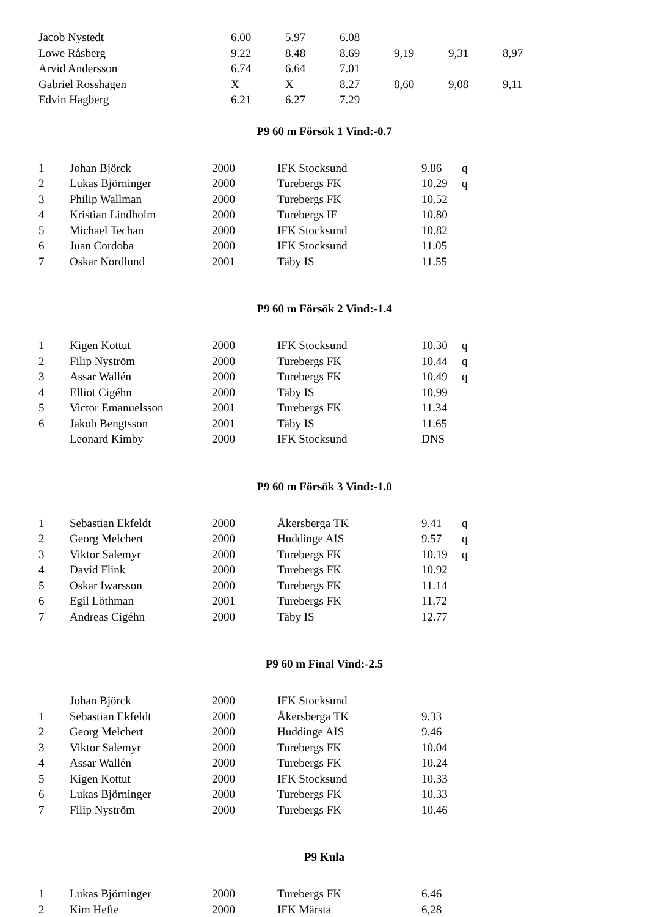| Jacob Nystedt | 6.00 | 5.97 | 6.08 | | | |
| Lowe Råsberg | 9.22 | 8.48 | 8.69 | 9,19 | 9,31 | 8,97 |
| Arvid Andersson | 6.74 | 6.64 | 7.01 | | | |
| Gabriel Rosshagen | X | X | 8.27 | 8,60 | 9,08 | 9,11 |
| Edvin Hagberg | 6.21 | 6.27 | 7.29 | | | |
P9 60 m Försök 1 Vind:-0.7
| 1 | Johan Björck | 2000 | IFK Stocksund | 9.86 | q |
| 2 | Lukas Björninger | 2000 | Turebergs FK | 10.29 | q |
| 3 | Philip Wallman | 2000 | Turebergs FK | 10.52 | |
| 4 | Kristian Lindholm | 2000 | Turebergs IF | 10.80 | |
| 5 | Michael Techan | 2000 | IFK Stocksund | 10.82 | |
| 6 | Juan Cordoba | 2000 | IFK Stocksund | 11.05 | |
| 7 | Oskar Nordlund | 2001 | Täby IS | 11.55 | |
P9 60 m Försök 2 Vind:-1.4
| 1 | Kigen Kottut | 2000 | IFK Stocksund | 10.30 | q |
| 2 | Filip Nyström | 2000 | Turebergs FK | 10.44 | q |
| 3 | Assar Wallén | 2000 | Turebergs FK | 10.49 | q |
| 4 | Elliot Cigéhn | 2000 | Täby IS | 10.99 | |
| 5 | Victor Emanuelsson | 2001 | Turebergs FK | 11.34 | |
| 6 | Jakob Bengtsson | 2001 | Täby IS | 11.65 | |
| | Leonard Kimby | 2000 | IFK Stocksund | DNS | |
P9 60 m Försök 3 Vind:-1.0
| 1 | Sebastian Ekfeldt | 2000 | Åkersberga TK | 9.41 | q |
| 2 | Georg Melchert | 2000 | Huddinge AIS | 9.57 | q |
| 3 | Viktor Salemyr | 2000 | Turebergs FK | 10.19 | q |
| 4 | David Flink | 2000 | Turebergs FK | 10.92 | |
| 5 | Oskar Iwarsson | 2000 | Turebergs FK | 11.14 | |
| 6 | Egil Löthman | 2001 | Turebergs FK | 11.72 | |
| 7 | Andreas Cigéhn | 2000 | Täby IS | 12.77 | |
P9 60 m Final Vind:-2.5
| | Johan Björck | 2000 | IFK Stocksund | | |
| 1 | Sebastian Ekfeldt | 2000 | Åkersberga TK | 9.33 | |
| 2 | Georg Melchert | 2000 | Huddinge AIS | 9.46 | |
| 3 | Viktor Salemyr | 2000 | Turebergs FK | 10.04 | |
| 4 | Assar Wallén | 2000 | Turebergs FK | 10.24 | |
| 5 | Kigen Kottut | 2000 | IFK Stocksund | 10.33 | |
| 6 | Lukas Björninger | 2000 | Turebergs FK | 10.33 | |
| 7 | Filip Nyström | 2000 | Turebergs FK | 10.46 | |
P9 Kula
| 1 | Lukas Björninger | 2000 | Turebergs FK | 6.46 | |
| 2 | Kim Hefte | 2000 | IFK Märsta | 6,28 | |